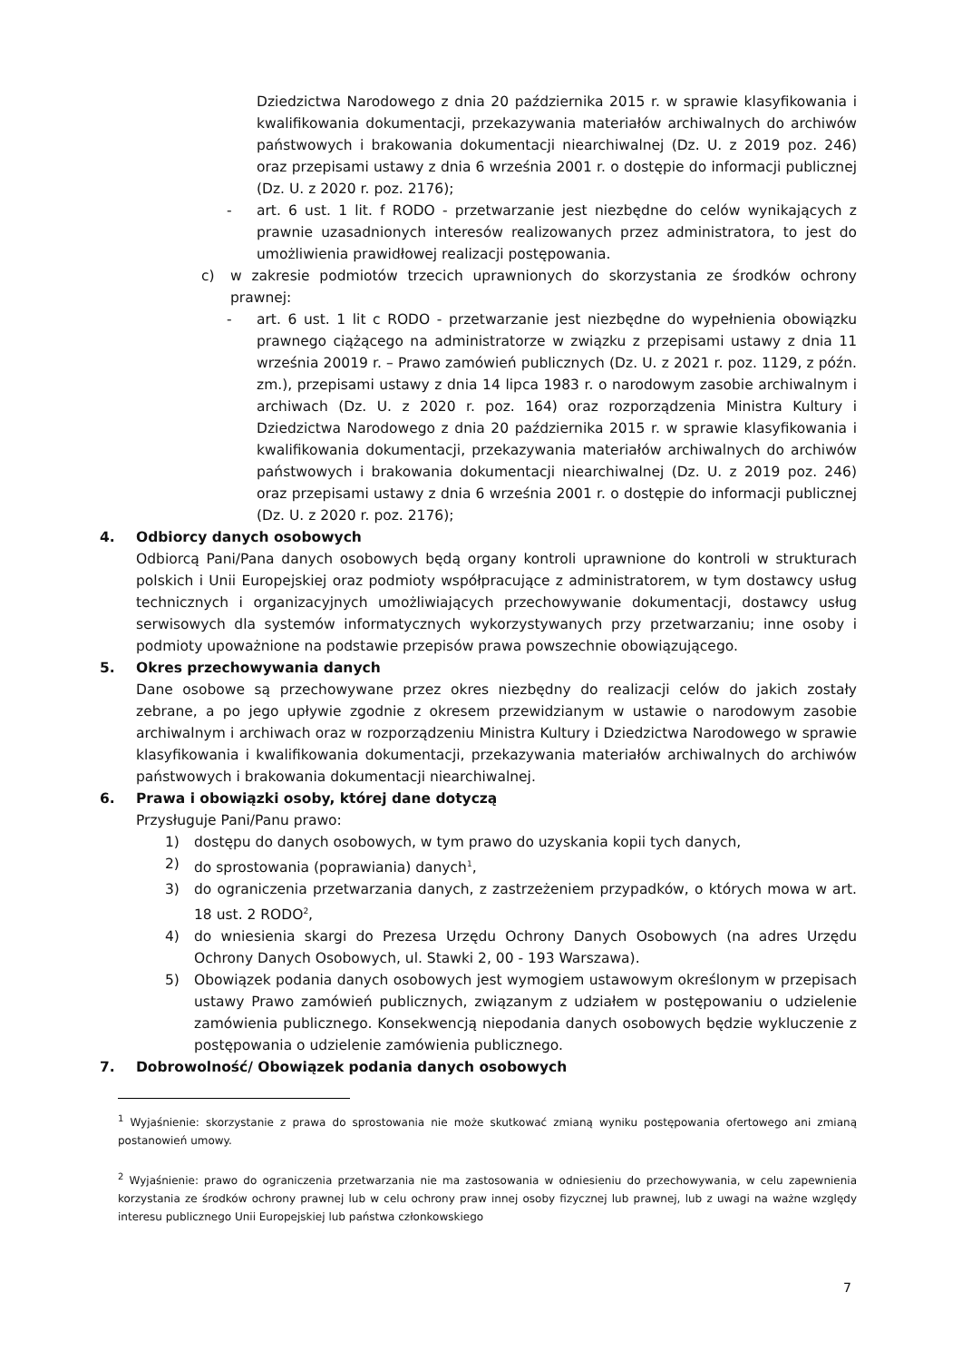Dziedzictwa Narodowego z dnia 20 października 2015 r. w sprawie klasyfikowania i kwalifikowania dokumentacji, przekazywania materiałów archiwalnych do archiwów państwowych i brakowania dokumentacji niearchiwalnej (Dz. U. z 2019 poz. 246) oraz przepisami ustawy z dnia 6 września 2001 r. o dostępie do informacji publicznej (Dz. U. z 2020 r. poz. 2176);
- art. 6 ust. 1 lit. f RODO - przetwarzanie jest niezbędne do celów wynikających z prawnie uzasadnionych interesów realizowanych przez administratora, to jest do umożliwienia prawidłowej realizacji postępowania.
c) w zakresie podmiotów trzecich uprawnionych do skorzystania ze środków ochrony prawnej:
- art. 6 ust. 1 lit c RODO - przetwarzanie jest niezbędne do wypełnienia obowiązku prawnego ciążącego na administratorze w związku z przepisami ustawy z dnia 11 września 20019 r. – Prawo zamówień publicznych (Dz. U. z 2021 r. poz. 1129, z późn. zm.), przepisami ustawy z dnia 14 lipca 1983 r. o narodowym zasobie archiwalnym i archiwach (Dz. U. z 2020 r. poz. 164) oraz rozporządzenia Ministra Kultury i Dziedzictwa Narodowego z dnia 20 października 2015 r. w sprawie klasyfikowania i kwalifikowania dokumentacji, przekazywania materiałów archiwalnych do archiwów państwowych i brakowania dokumentacji niearchiwalnej (Dz. U. z 2019 poz. 246) oraz przepisami ustawy z dnia 6 września 2001 r. o dostępie do informacji publicznej (Dz. U. z 2020 r. poz. 2176);
4. Odbiorcy danych osobowych
Odbiorcą Pani/Pana danych osobowych będą organy kontroli uprawnione do kontroli w strukturach polskich i Unii Europejskiej oraz podmioty współpracujące z administratorem, w tym dostawcy usług technicznych i organizacyjnych umożliwiających przechowywanie dokumentacji, dostawcy usług serwisowych dla systemów informatycznych wykorzystywanych przy przetwarzaniu; inne osoby i podmioty upoważnione na podstawie przepisów prawa powszechnie obowiązującego.
5. Okres przechowywania danych
Dane osobowe są przechowywane przez okres niezbędny do realizacji celów do jakich zostały zebrane, a po jego upływie zgodnie z okresem przewidzianym w ustawie o narodowym zasobie archiwalnym i archiwach oraz w rozporządzeniu Ministra Kultury i Dziedzictwa Narodowego w sprawie klasyfikowania i kwalifikowania dokumentacji, przekazywania materiałów archiwalnych do archiwów państwowych i brakowania dokumentacji niearchiwalnej.
6. Prawa i obowiązki osoby, której dane dotyczą
Przysługuje Pani/Panu prawo:
1) dostępu do danych osobowych, w tym prawo do uzyskania kopii tych danych,
2) do sprostowania (poprawiania) danych<sup>1</sup>,
3) do ograniczenia przetwarzania danych, z zastrzeżeniem przypadków, o których mowa w art. 18 ust. 2 RODO<sup>2</sup>,
4) do wniesienia skargi do Prezesa Urzędu Ochrony Danych Osobowych (na adres Urzędu Ochrony Danych Osobowych, ul. Stawki 2, 00 - 193 Warszawa).
5) Obowiązek podania danych osobowych jest wymogiem ustawowym określonym w przepisach ustawy Prawo zamówień publicznych, związanym z udziałem w postępowaniu o udzielenie zamówienia publicznego. Konsekwencją niepodania danych osobowych będzie wykluczenie z postępowania o udzielenie zamówienia publicznego.
7. Dobrowolność/ Obowiązek podania danych osobowych
<sup>1</sup> Wyjaśnienie: skorzystanie z prawa do sprostowania nie może skutkować zmianą wyniku postępowania ofertowego ani zmianą postanowień umowy.
<sup>2</sup> Wyjaśnienie: prawo do ograniczenia przetwarzania nie ma zastosowania w odniesieniu do przechowywania, w celu zapewnienia korzystania ze środków ochrony prawnej lub w celu ochrony praw innej osoby fizycznej lub prawnej, lub z uwagi na ważne względy interesu publicznego Unii Europejskiej lub państwa członkowskiego
7